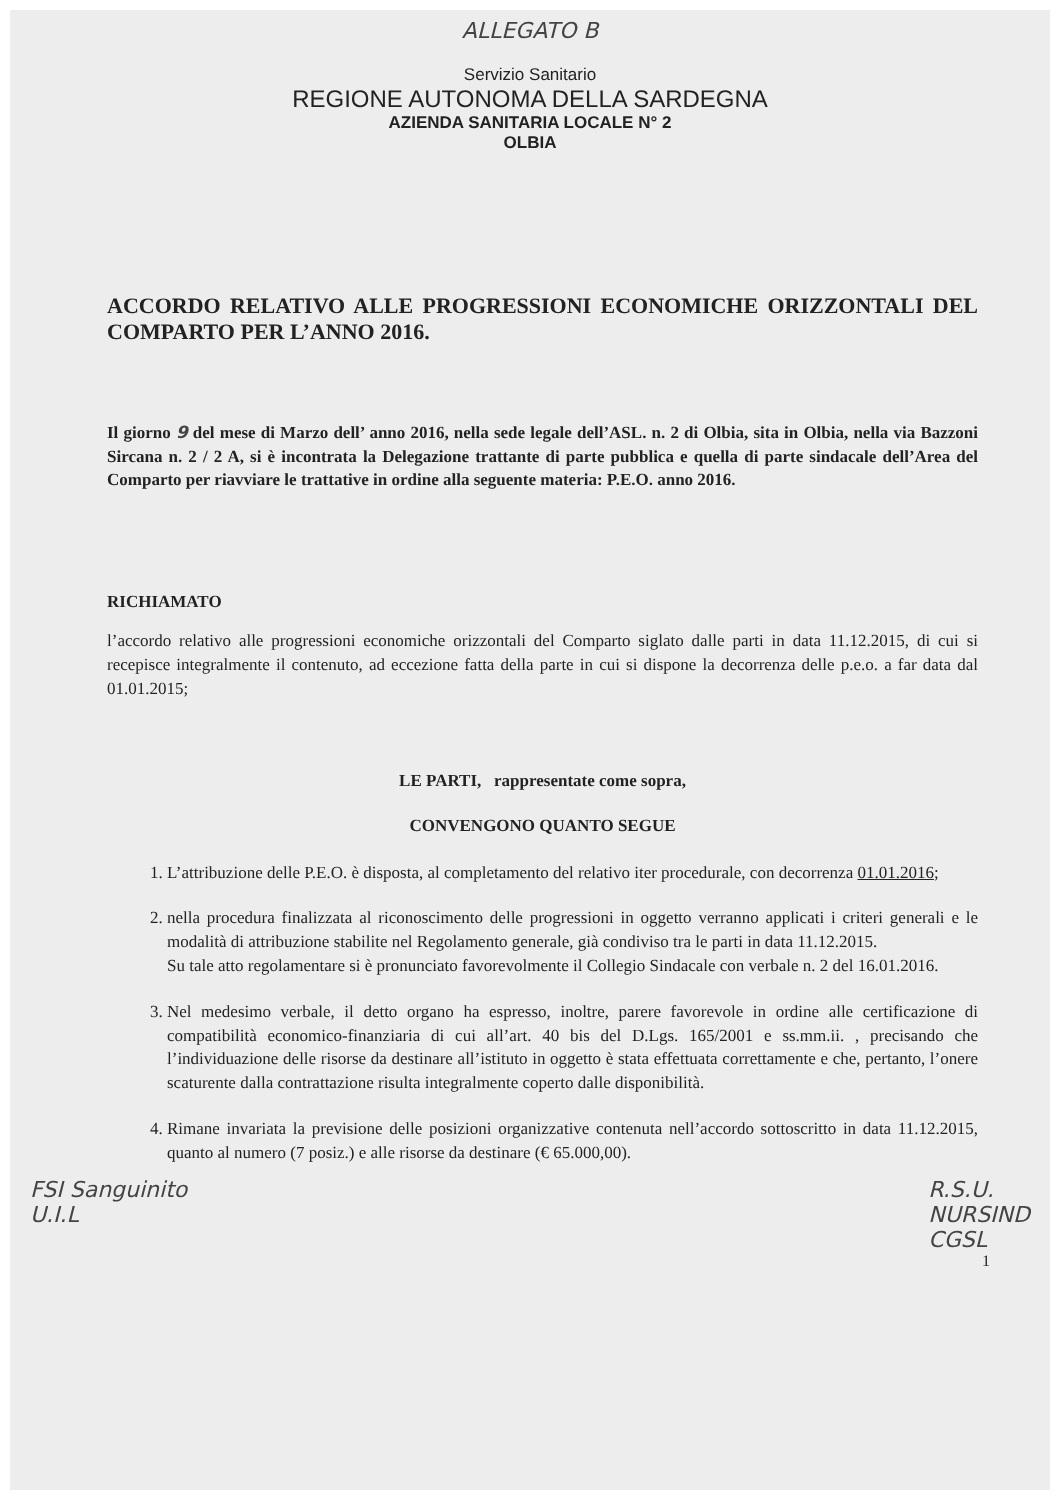ALLEGATO B
Servizio Sanitario
REGIONE AUTONOMA DELLA SARDEGNA
AZIENDA SANITARIA LOCALE N° 2
OLBIA
ACCORDO RELATIVO ALLE PROGRESSIONI ECONOMICHE ORIZZONTALI DEL COMPARTO PER L’ANNO 2016.
Il giorno 9 del mese di Marzo dell’ anno 2016, nella sede legale dell’ASL. n. 2 di Olbia, sita in Olbia, nella via Bazzoni Sircana n. 2 / 2 A, si è incontrata la Delegazione trattante di parte pubblica e quella di parte sindacale dell’Area del Comparto per riavviare le trattative in ordine alla seguente materia: P.E.O. anno 2016.
RICHIAMATO
l’accordo relativo alle progressioni economiche orizzontali del Comparto siglato dalle parti in data 11.12.2015, di cui si recepisce integralmente il contenuto, ad eccezione fatta della parte in cui si dispone la decorrenza delle p.e.o. a far data dal 01.01.2015;
LE PARTI, rappresentate come sopra,
CONVENGONO QUANTO SEGUE
1. L’attribuzione delle P.E.O. è disposta, al completamento del relativo iter procedurale, con decorrenza 01.01.2016;
2. nella procedura finalizzata al riconoscimento delle progressioni in oggetto verranno applicati i criteri generali e le modalità di attribuzione stabilite nel Regolamento generale, già condiviso tra le parti in data 11.12.2015.
Su tale atto regolamentare si è pronunciato favorevolmente il Collegio Sindacale con verbale n. 2 del 16.01.2016.
3. Nel medesimo verbale, il detto organo ha espresso, inoltre, parere favorevole in ordine alle certificazione di compatibilità economico-finanziaria di cui all’art. 40 bis del D.Lgs. 165/2001 e ss.mm.ii. , precisando che l’individuazione delle risorse da destinare all’istituto in oggetto è stata effettuata correttamente e che, pertanto, l’onere scaturente dalla contrattazione risulta integralmente coperto dalle disponibilità.
4. Rimane invariata la previsione delle posizioni organizzative contenuta nell’accordo sottoscritto in data 11.12.2015, quanto al numero (7 posiz.) e alle risorse da destinare (€ 65.000,00).
FSI Sanguinito
U.I.L
R.S.U.
NURSIND
CGSL
1